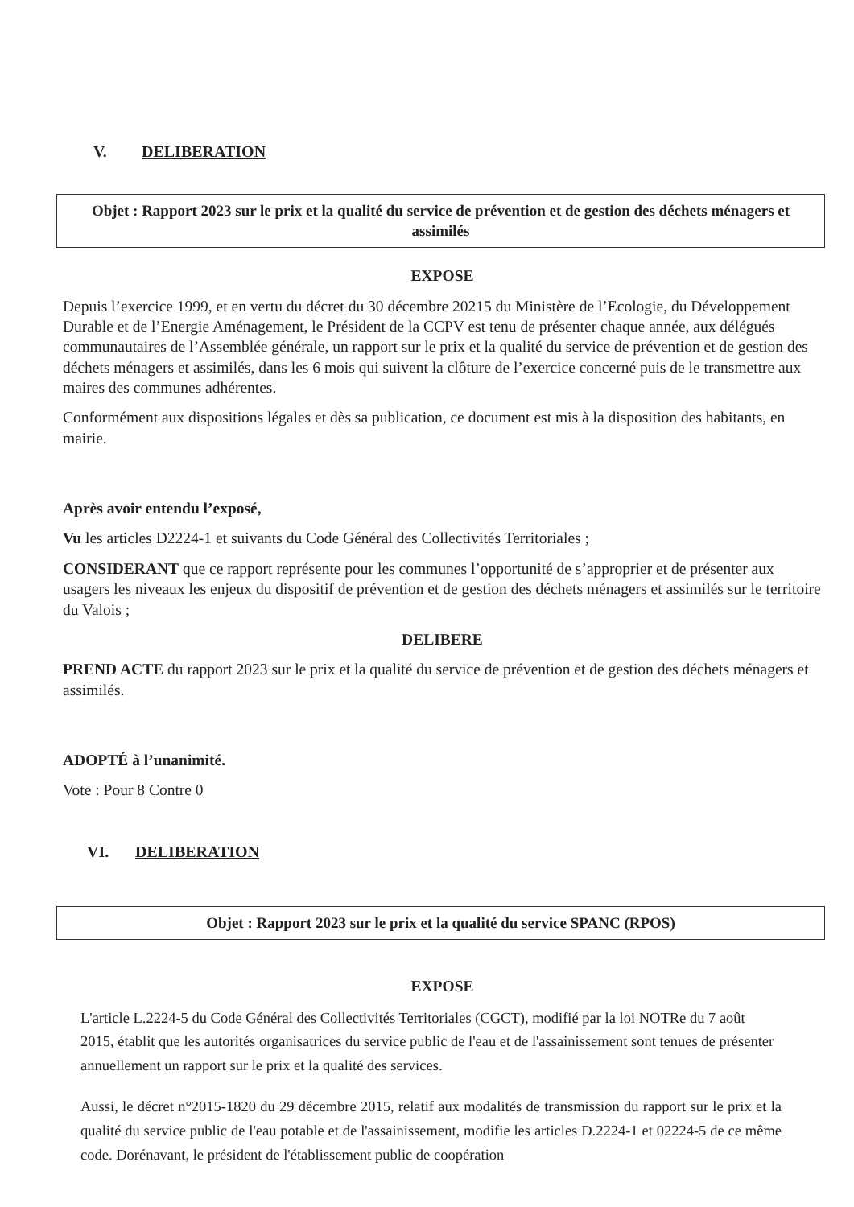V. DELIBERATION
Objet : Rapport 2023 sur le prix et la qualité du service de prévention et de gestion des déchets ménagers et assimilés
EXPOSE
Depuis l’exercice 1999, et en vertu du décret du 30 décembre 20215 du Ministère de l’Ecologie, du Développement Durable et de l’Energie Aménagement, le Président de la CCPV est tenu de présenter chaque année, aux délégués communautaires de l’Assemblée générale, un rapport sur le prix et la qualité du service de prévention et de gestion des déchets ménagers et assimilés, dans les 6 mois qui suivent la clôture de l’exercice concerné puis de le transmettre aux maires des communes adhérentes.
Conformément aux dispositions légales et dès sa publication, ce document est mis à la disposition des habitants, en mairie.
Après avoir entendu l’exposé,
Vu les articles D2224-1 et suivants du Code Général des Collectivités Territoriales ;
CONSIDERANT que ce rapport représente pour les communes l’opportunité de s’approprier et de présenter aux usagers les niveaux les enjeux du dispositif de prévention et de gestion des déchets ménagers et assimilés sur le territoire du Valois ;
DELIBERE
PREND ACTE du rapport 2023 sur le prix et la qualité du service de prévention et de gestion des déchets ménagers et assimilés.
ADOPTÉ à l’unanimité.
Vote : Pour 8 Contre 0
VI. DELIBERATION
Objet : Rapport 2023 sur le prix et la qualité du service SPANC (RPOS)
EXPOSE
L'article L.2224-5 du Code Général des Collectivités Territoriales (CGCT), modifié par la loi NOTRe du 7 août 2015, établit que les autorités organisatrices du service public de l'eau et de l'assainissement sont tenues de présenter annuellement un rapport sur le prix et la qualité des services.
Aussi, le décret n°2015-1820 du 29 décembre 2015, relatif aux modalités de transmission du rapport sur le prix et la qualité du service public de l'eau potable et de l'assainissement, modifie les articles D.2224-1 et 02224-5 de ce même code. Dorénavant, le président de l'établissement public de coopération